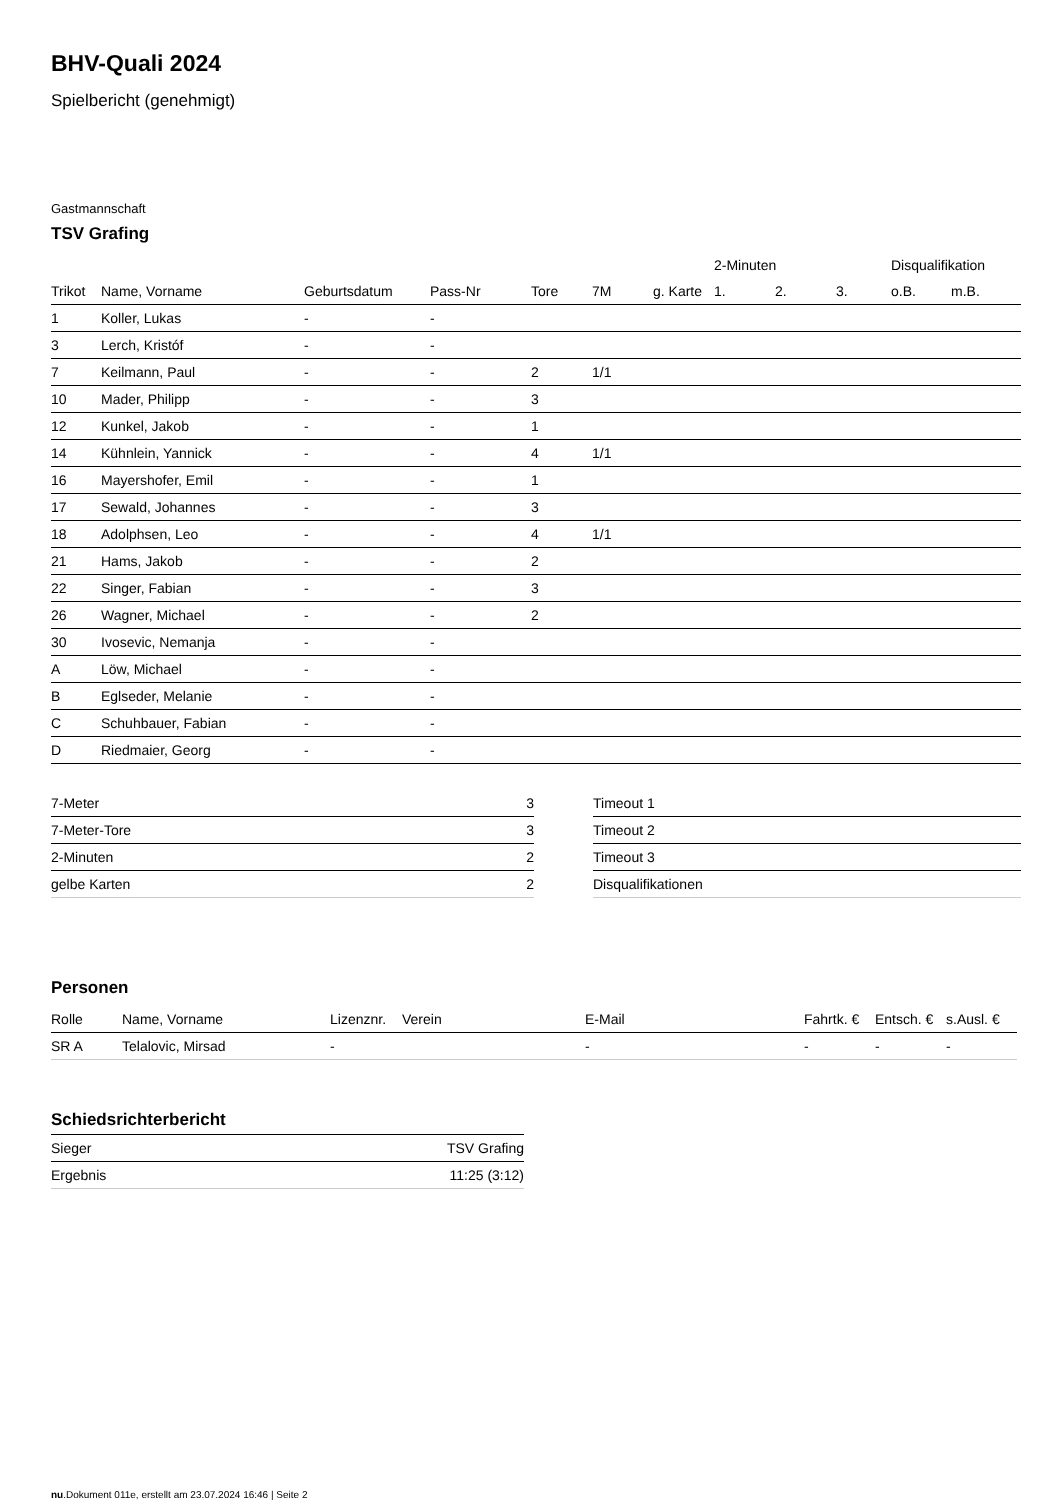BHV-Quali 2024
Spielbericht (genehmigt)
Gastmannschaft
TSV Grafing
| | | | | | | | 2-Minuten | | | Disqualifikation | |
| --- | --- | --- | --- | --- | --- | --- | --- | --- | --- | --- | --- |
| Trikot | Name, Vorname | Geburtsdatum | Pass-Nr | Tore | 7M | g. Karte | 1. | 2. | 3. | o.B. | m.B. |
| 1 | Koller, Lukas | - | - | | | | | | | | |
| 3 | Lerch, Kristóf | - | - | | | | | | | | |
| 7 | Keilmann, Paul | - | - | 2 | 1/1 | | | | | | |
| 10 | Mader, Philipp | - | - | 3 | | | | | | | |
| 12 | Kunkel, Jakob | - | - | 1 | | | | | | | |
| 14 | Kühnlein, Yannick | - | - | 4 | 1/1 | | | | | | |
| 16 | Mayershofer, Emil | - | - | 1 | | | | | | | |
| 17 | Sewald, Johannes | - | - | 3 | | | | | | | |
| 18 | Adolphsen, Leo | - | - | 4 | 1/1 | | | | | | |
| 21 | Hams, Jakob | - | - | 2 | | | | | | | |
| 22 | Singer, Fabian | - | - | 3 | | | | | | | |
| 26 | Wagner, Michael | - | - | 2 | | | | | | | |
| 30 | Ivosevic, Nemanja | - | - | | | | | | | | |
| A | Löw, Michael | - | - | | | | | | | | |
| B | Eglseder, Melanie | - | - | | | | | | | | |
| C | Schuhbauer, Fabian | - | - | | | | | | | | |
| D | Riedmaier, Georg | - | - | | | | | | | | |
| 7-Meter | 3 |
| 7-Meter-Tore | 3 |
| 2-Minuten | 2 |
| gelbe Karten | 2 |
| Timeout 1 |
| Timeout 2 |
| Timeout 3 |
| Disqualifikationen |
Personen
| Rolle | Name, Vorname | Lizenznr. | Verein | E-Mail | Fahrtk. € | Entsch. € | s.Ausl. € |
| --- | --- | --- | --- | --- | --- | --- | --- |
| SR A | Telalovic, Mirsad | - | | - | - | - | - |
Schiedsrichterbericht
| Sieger | TSV Grafing |
| Ergebnis | 11:25 (3:12) |
nu.Dokument 011e, erstellt am 23.07.2024 16:46 | Seite 2